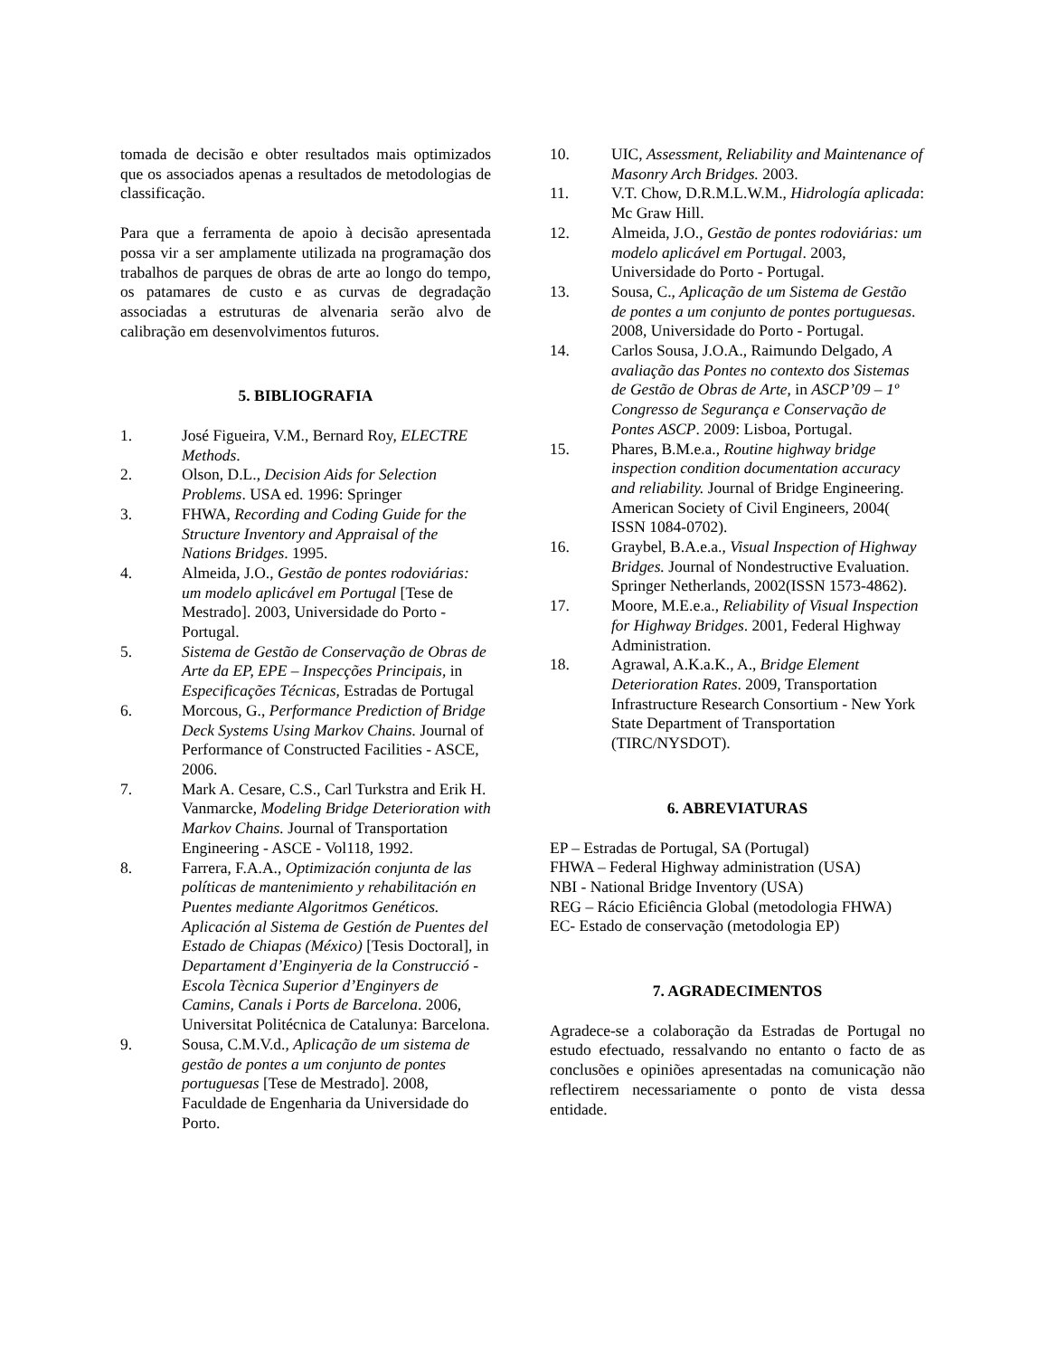tomada de decisão e obter resultados mais optimizados que os associados apenas a resultados de metodologias de classificação.
Para que a ferramenta de apoio à decisão apresentada possa vir a ser amplamente utilizada na programação dos trabalhos de parques de obras de arte ao longo do tempo, os patamares de custo e as curvas de degradação associadas a estruturas de alvenaria serão alvo de calibração em desenvolvimentos futuros.
5. BIBLIOGRAFIA
1. José Figueira, V.M., Bernard Roy, ELECTRE Methods.
2. Olson, D.L., Decision Aids for Selection Problems. USA ed. 1996: Springer
3. FHWA, Recording and Coding Guide for the Structure Inventory and Appraisal of the Nations Bridges. 1995.
4. Almeida, J.O., Gestão de pontes rodoviárias: um modelo aplicável em Portugal [Tese de Mestrado]. 2003, Universidade do Porto - Portugal.
5. Sistema de Gestão de Conservação de Obras de Arte da EP, EPE – Inspecções Principais, in Especificações Técnicas, Estradas de Portugal
6. Morcous, G., Performance Prediction of Bridge Deck Systems Using Markov Chains. Journal of Performance of Constructed Facilities - ASCE, 2006.
7. Mark A. Cesare, C.S., Carl Turkstra and Erik H. Vanmarcke, Modeling Bridge Deterioration with Markov Chains. Journal of Transportation Engineering - ASCE - Vol118, 1992.
8. Farrera, F.A.A., Optimización conjunta de las políticas de mantenimiento y rehabilitación en Puentes mediante Algoritmos Genéticos. Aplicación al Sistema de Gestión de Puentes del Estado de Chiapas (México) [Tesis Doctoral], in Departament d’Enginyeria de la Construcció - Escola Tècnica Superior d’Enginyers de Camins, Canals i Ports de Barcelona. 2006, Universitat Politécnica de Catalunya: Barcelona.
9. Sousa, C.M.V.d., Aplicação de um sistema de gestão de pontes a um conjunto de pontes portuguesas [Tese de Mestrado]. 2008, Faculdade de Engenharia da Universidade do Porto.
10. UIC, Assessment, Reliability and Maintenance of Masonry Arch Bridges. 2003.
11. V.T. Chow, D.R.M.L.W.M., Hidrología aplicada: Mc Graw Hill.
12. Almeida, J.O., Gestão de pontes rodoviárias: um modelo aplicável em Portugal. 2003, Universidade do Porto - Portugal.
13. Sousa, C., Aplicação de um Sistema de Gestão de pontes a um conjunto de pontes portuguesas. 2008, Universidade do Porto - Portugal.
14. Carlos Sousa, J.O.A., Raimundo Delgado, A avaliação das Pontes no contexto dos Sistemas de Gestão de Obras de Arte, in ASCP’09 – 1º Congresso de Segurança e Conservação de Pontes ASCP. 2009: Lisboa, Portugal.
15. Phares, B.M.e.a., Routine highway bridge inspection condition documentation accuracy and reliability. Journal of Bridge Engineering. American Society of Civil Engineers, 2004( ISSN 1084-0702).
16. Graybel, B.A.e.a., Visual Inspection of Highway Bridges. Journal of Nondestructive Evaluation. Springer Netherlands, 2002(ISSN 1573-4862).
17. Moore, M.E.e.a., Reliability of Visual Inspection for Highway Bridges. 2001, Federal Highway Administration.
18. Agrawal, A.K.a.K., A., Bridge Element Deterioration Rates. 2009, Transportation Infrastructure Research Consortium - New York State Department of Transportation (TIRC/NYSDOT).
6. ABREVIATURAS
EP – Estradas de Portugal, SA (Portugal)
FHWA – Federal Highway administration (USA)
NBI - National Bridge Inventory (USA)
REG – Rácio Eficiência Global (metodologia FHWA)
EC- Estado de conservação (metodologia EP)
7. AGRADECIMENTOS
Agradece-se a colaboração da Estradas de Portugal no estudo efectuado, ressalvando no entanto o facto de as conclusões e opiniões apresentadas na comunicação não reflectirem necessariamente o ponto de vista dessa entidade.